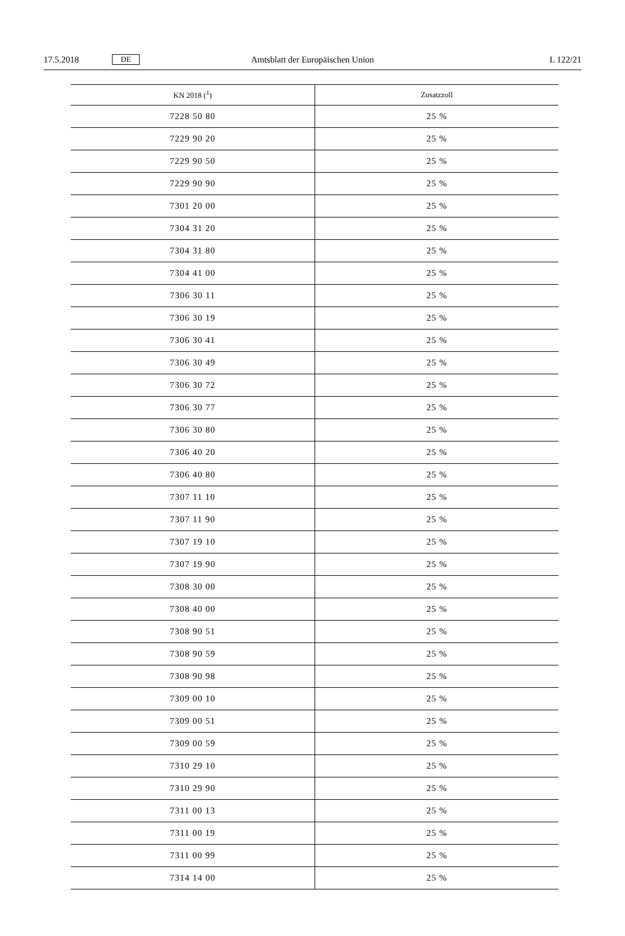17.5.2018 DE Amtsblatt der Europäischen Union L 122/21
| KN 2018 (<sup>1</sup>) | Zusatzzoll |
| --- | --- |
| 7228 50 80 | 25 % |
| 7229 90 20 | 25 % |
| 7229 90 50 | 25 % |
| 7229 90 90 | 25 % |
| 7301 20 00 | 25 % |
| 7304 31 20 | 25 % |
| 7304 31 80 | 25 % |
| 7304 41 00 | 25 % |
| 7306 30 11 | 25 % |
| 7306 30 19 | 25 % |
| 7306 30 41 | 25 % |
| 7306 30 49 | 25 % |
| 7306 30 72 | 25 % |
| 7306 30 77 | 25 % |
| 7306 30 80 | 25 % |
| 7306 40 20 | 25 % |
| 7306 40 80 | 25 % |
| 7307 11 10 | 25 % |
| 7307 11 90 | 25 % |
| 7307 19 10 | 25 % |
| 7307 19 90 | 25 % |
| 7308 30 00 | 25 % |
| 7308 40 00 | 25 % |
| 7308 90 51 | 25 % |
| 7308 90 59 | 25 % |
| 7308 90 98 | 25 % |
| 7309 00 10 | 25 % |
| 7309 00 51 | 25 % |
| 7309 00 59 | 25 % |
| 7310 29 10 | 25 % |
| 7310 29 90 | 25 % |
| 7311 00 13 | 25 % |
| 7311 00 19 | 25 % |
| 7311 00 99 | 25 % |
| 7314 14 00 | 25 % |